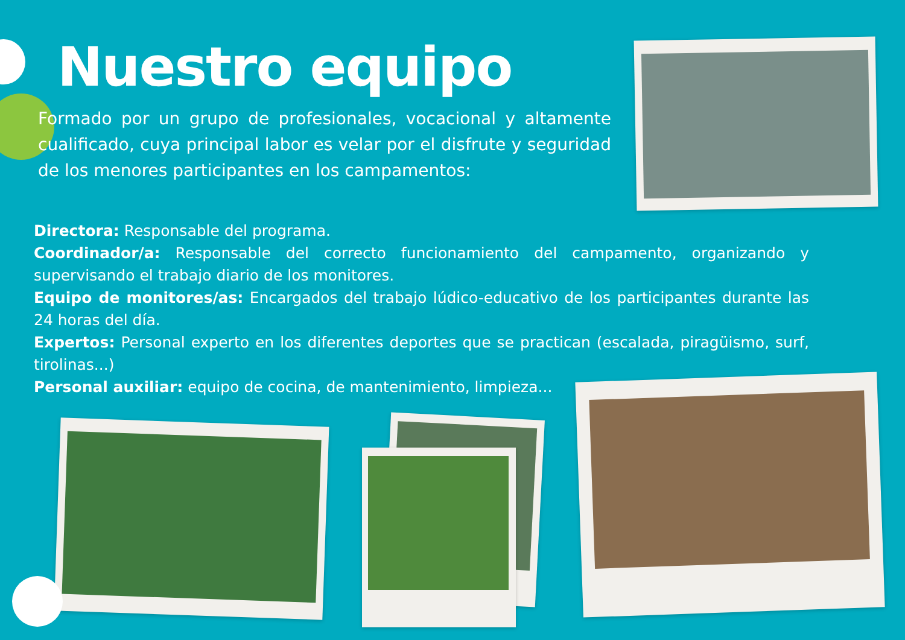Nuestro equipo
Formado por un grupo de profesionales, vocacional y altamente cualificado, cuya principal labor es velar por el disfrute y seguridad de los menores participantes en los campamentos:
Directora: Responsable del programa.
Coordinador/a: Responsable del correcto funcionamiento del campamento, organizando y supervisando el trabajo diario de los monitores.
Equipo de monitores/as: Encargados del trabajo lúdico-educativo de los participantes durante las 24 horas del día.
Expertos: Personal experto en los diferentes deportes que se practican (escalada, piragüismo, surf, tirolinas...)
Personal auxiliar: equipo de cocina, de mantenimiento, limpieza...